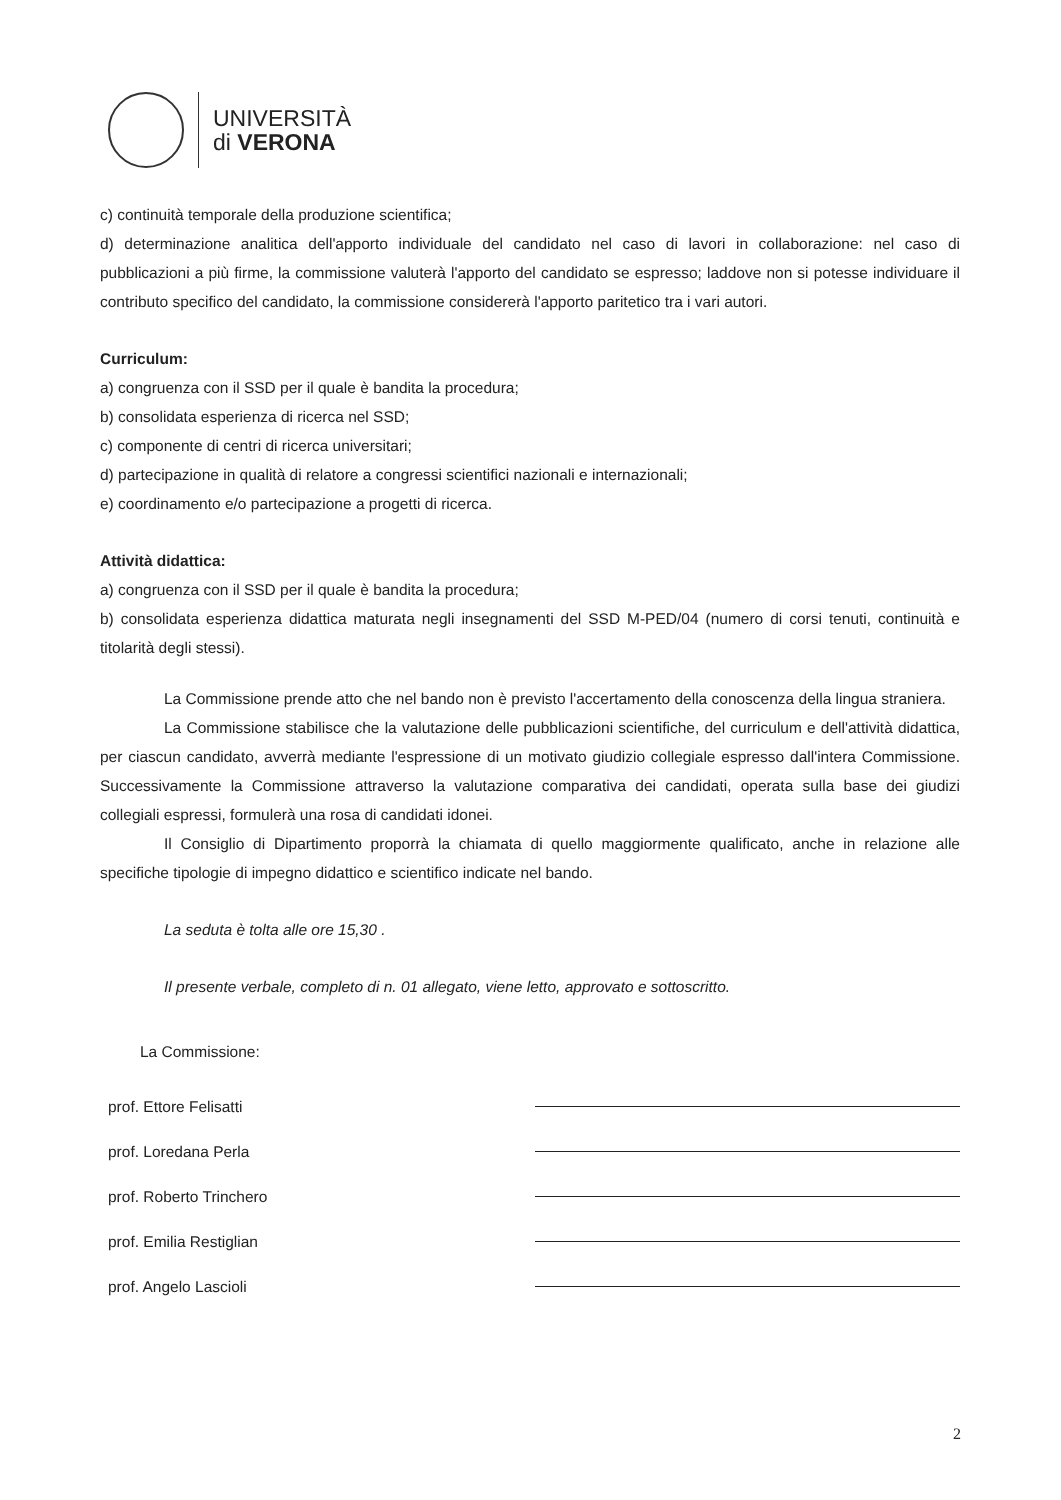UNIVERSITÀ
di VERONA
c) continuità temporale della produzione scientifica;
d) determinazione analitica dell'apporto individuale del candidato nel caso di lavori in collaborazione: nel caso di pubblicazioni a più firme, la commissione valuterà l'apporto del candidato se espresso; laddove non si potesse individuare il contributo specifico del candidato, la commissione considererà l'apporto paritetico tra i vari autori.
Curriculum:
a) congruenza con il SSD per il quale è bandita la procedura;
b) consolidata esperienza di ricerca nel SSD;
c) componente di centri di ricerca universitari;
d) partecipazione in qualità di relatore a congressi scientifici nazionali e internazionali;
e) coordinamento e/o partecipazione a progetti di ricerca.
Attività didattica:
a) congruenza con il SSD per il quale è bandita la procedura;
b) consolidata esperienza didattica maturata negli insegnamenti del SSD M-PED/04 (numero di corsi tenuti, continuità e titolarità degli stessi).
La Commissione prende atto che nel bando non è previsto l'accertamento della conoscenza della lingua straniera.
La Commissione stabilisce che la valutazione delle pubblicazioni scientifiche, del curriculum e dell'attività didattica, per ciascun candidato, avverrà mediante l'espressione di un motivato giudizio collegiale espresso dall'intera Commissione. Successivamente la Commissione attraverso la valutazione comparativa dei candidati, operata sulla base dei giudizi collegiali espressi, formulerà una rosa di candidati idonei.
Il Consiglio di Dipartimento proporrà la chiamata di quello maggiormente qualificato, anche in relazione alle specifiche tipologie di impegno didattico e scientifico indicate nel bando.
La seduta è tolta alle ore 15,30 .
Il presente verbale, completo di n. 01 allegato, viene letto, approvato e sottoscritto.
La Commissione:
prof. Ettore Felisatti
prof. Loredana Perla
prof. Roberto Trinchero
prof. Emilia Restiglian
prof. Angelo Lascioli
2